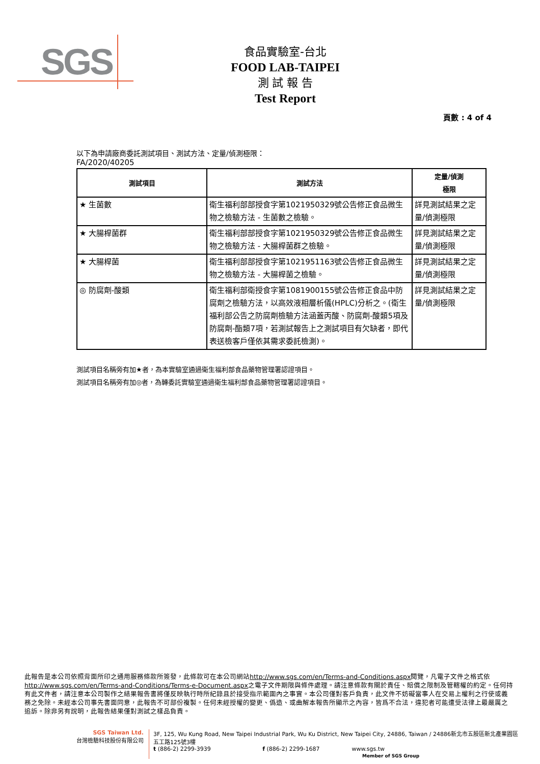SGS
食品實驗室-台北
FOOD LAB-TAIPEI
測 試 報 告
Test Report
頁數 : 4 of 4
以下為申請廠商委託測試項目、測試方法、定量/偵測極限：
FA/2020/40205
| 測試項目 | 測試方法 | 定量/偵測 極限 |
| --- | --- | --- |
| ★ 生菌數 | 衛生福利部部授食字第1021950329號公告修正食品微生物之檢驗方法 - 生菌數之檢驗。 | 詳見測試結果之定量/偵測極限 |
| ★ 大腸桿菌群 | 衛生福利部部授食字第1021950329號公告修正食品微生物之檢驗方法 - 大腸桿菌群之檢驗。 | 詳見測試結果之定量/偵測極限 |
| ★ 大腸桿菌 | 衛生福利部部授食字第1021951163號公告修正食品微生物之檢驗方法 - 大腸桿菌之檢驗。 | 詳見測試結果之定量/偵測極限 |
| ◎ 防腐劑-酸類 | 衛生福利部衛授食字第1081900155號公告修正食品中防腐劑之檢驗方法，以高效液相層析儀(HPLC)分析之。(衛生福利部公告之防腐劑檢驗方法涵蓋丙酸、防腐劑-酸類5項及防腐劑-酯類7項，若測試報告上之測試項目有欠缺者，即代表送檢客戶僅依其需求委託檢測)。 | 詳見測試結果之定量/偵測極限 |
測試項目名稱旁有加★者，為本實驗室通過衛生福利部食品藥物管理署認證項目。
測試項目名稱旁有加◎者，為轉委託實驗室通過衛生福利部食品藥物管理署認證項目。
此報告是本公司依照背面所印之通用服務條款所簽發，此條款可在本公司網站http://www.sgs.com/en/Terms-and-Conditions.aspx閱覽，凡電子文件之格式依http://www.sgs.com/en/Terms-and-Conditions/Terms-e-Document.aspx之電子文件期限與條件處理。請注意條款有關於責任、賠償之限制及管轄權的約定。任何持有此文件者，請注意本公司製作之結果報告書將僅反映執行時所紀錄且於接受指示範圍內之事實。本公司僅對客戶負責，此文件不妨礙當事人在交易上權利之行使或義務之免除。未經本公司事先書面同意，此報告不可部份複製。任何未經授權的變更、僞造、或曲解本報告所顯示之內容，皆爲不合法，違犯者可能遭受法律上最嚴厲之追訴。除非另有說明，此報告結果僅對測試之樣品負責。
SGS Taiwan Ltd.
台灣檢驗科技股份有限公司
3F, 125, Wu Kung Road, New Taipei Industrial Park, Wu Ku District, New Taipei City, 24886, Taiwan / 24886新北市五股區新北產業園區五工路125號3樓
t (886-2) 2299-3939 f (886-2) 2299-1687 www.sgs.tw
Member of SGS Group